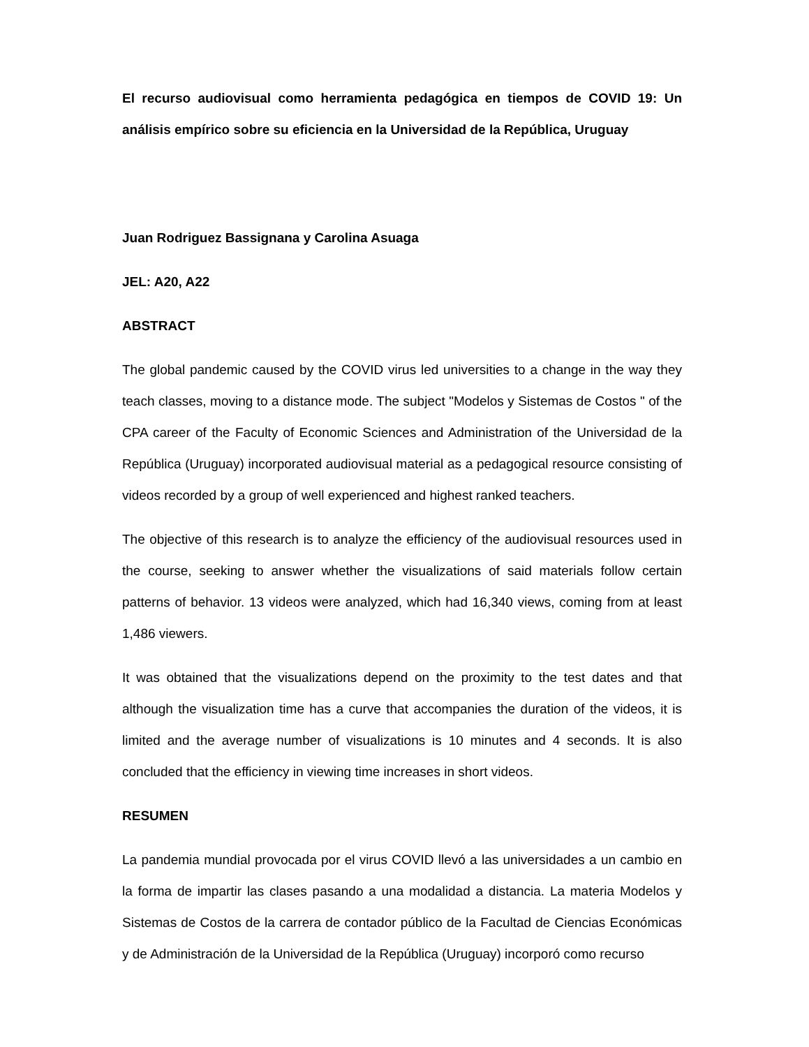El recurso audiovisual como herramienta pedagógica en tiempos de COVID 19: Un análisis empírico sobre su eficiencia en la Universidad de la República, Uruguay
Juan Rodriguez Bassignana y Carolina Asuaga
JEL: A20, A22
ABSTRACT
The global pandemic caused by the COVID virus led universities to a change in the way they teach classes, moving to a distance mode. The subject "Modelos y Sistemas de Costos " of the CPA career of the Faculty of Economic Sciences and Administration of the Universidad de la República (Uruguay) incorporated audiovisual material as a pedagogical resource consisting of videos recorded by a group of well experienced and highest ranked teachers.
The objective of this research is to analyze the efficiency of the audiovisual resources used in the course, seeking to answer whether the visualizations of said materials follow certain patterns of behavior. 13 videos were analyzed, which had 16,340 views, coming from at least 1,486 viewers.
It was obtained that the visualizations depend on the proximity to the test dates and that although the visualization time has a curve that accompanies the duration of the videos, it is limited and the average number of visualizations is 10 minutes and 4 seconds. It is also concluded that the efficiency in viewing time increases in short videos.
RESUMEN
La pandemia mundial provocada por el virus COVID llevó a las universidades a un cambio en la forma de impartir las clases pasando a una modalidad a distancia. La materia Modelos y Sistemas de Costos de la carrera de contador público de la Facultad de Ciencias Económicas y de Administración de la Universidad de la República (Uruguay) incorporó como recurso